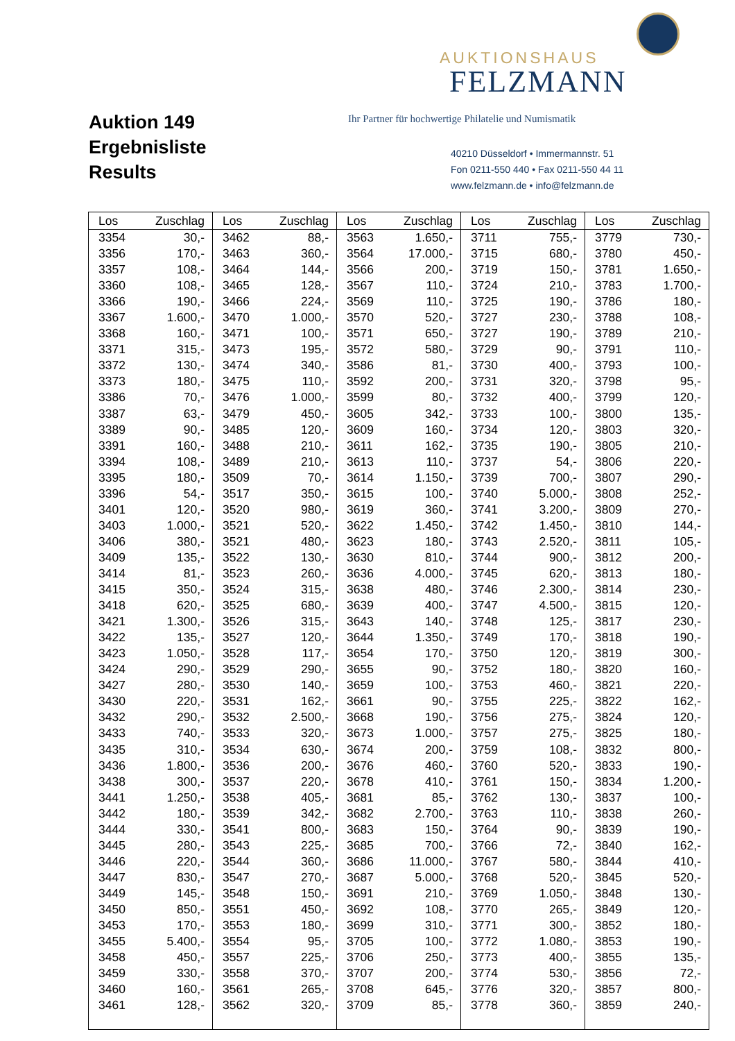Auktion 149
Ergebnisliste
Results
AUKTIONSHAUS
FELZMANN
Ihr Partner für hochwertige Philatelie und Numismatik
40210 Düsseldorf • Immermannstr. 51
Fon 0211-550 440 • Fax 0211-550 44 11
www.felzmann.de • info@felzmann.de
| Los | Zuschlag | Los | Zuschlag | Los | Zuschlag | Los | Zuschlag | Los | Zuschlag |
| --- | --- | --- | --- | --- | --- | --- | --- | --- | --- |
| 3354 | 30,- | 3462 | 88,- | 3563 | 1.650,- | 3711 | 755,- | 3779 | 730,- |
| 3356 | 170,- | 3463 | 360,- | 3564 | 17.000,- | 3715 | 680,- | 3780 | 450,- |
| 3357 | 108,- | 3464 | 144,- | 3566 | 200,- | 3719 | 150,- | 3781 | 1.650,- |
| 3360 | 108,- | 3465 | 128,- | 3567 | 110,- | 3724 | 210,- | 3783 | 1.700,- |
| 3366 | 190,- | 3466 | 224,- | 3569 | 110,- | 3725 | 190,- | 3786 | 180,- |
| 3367 | 1.600,- | 3470 | 1.000,- | 3570 | 520,- | 3727 | 230,- | 3788 | 108,- |
| 3368 | 160,- | 3471 | 100,- | 3571 | 650,- | 3727 | 190,- | 3789 | 210,- |
| 3371 | 315,- | 3473 | 195,- | 3572 | 580,- | 3729 | 90,- | 3791 | 110,- |
| 3372 | 130,- | 3474 | 340,- | 3586 | 81,- | 3730 | 400,- | 3793 | 100,- |
| 3373 | 180,- | 3475 | 110,- | 3592 | 200,- | 3731 | 320,- | 3798 | 95,- |
| 3386 | 70,- | 3476 | 1.000,- | 3599 | 80,- | 3732 | 400,- | 3799 | 120,- |
| 3387 | 63,- | 3479 | 450,- | 3605 | 342,- | 3733 | 100,- | 3800 | 135,- |
| 3389 | 90,- | 3485 | 120,- | 3609 | 160,- | 3734 | 120,- | 3803 | 320,- |
| 3391 | 160,- | 3488 | 210,- | 3611 | 162,- | 3735 | 190,- | 3805 | 210,- |
| 3394 | 108,- | 3489 | 210,- | 3613 | 110,- | 3737 | 54,- | 3806 | 220,- |
| 3395 | 180,- | 3509 | 70,- | 3614 | 1.150,- | 3739 | 700,- | 3807 | 290,- |
| 3396 | 54,- | 3517 | 350,- | 3615 | 100,- | 3740 | 5.000,- | 3808 | 252,- |
| 3401 | 120,- | 3520 | 980,- | 3619 | 360,- | 3741 | 3.200,- | 3809 | 270,- |
| 3403 | 1.000,- | 3521 | 520,- | 3622 | 1.450,- | 3742 | 1.450,- | 3810 | 144,- |
| 3406 | 380,- | 3521 | 480,- | 3623 | 180,- | 3743 | 2.520,- | 3811 | 105,- |
| 3409 | 135,- | 3522 | 130,- | 3630 | 810,- | 3744 | 900,- | 3812 | 200,- |
| 3414 | 81,- | 3523 | 260,- | 3636 | 4.000,- | 3745 | 620,- | 3813 | 180,- |
| 3415 | 350,- | 3524 | 315,- | 3638 | 480,- | 3746 | 2.300,- | 3814 | 230,- |
| 3418 | 620,- | 3525 | 680,- | 3639 | 400,- | 3747 | 4.500,- | 3815 | 120,- |
| 3421 | 1.300,- | 3526 | 315,- | 3643 | 140,- | 3748 | 125,- | 3817 | 230,- |
| 3422 | 135,- | 3527 | 120,- | 3644 | 1.350,- | 3749 | 170,- | 3818 | 190,- |
| 3423 | 1.050,- | 3528 | 117,- | 3654 | 170,- | 3750 | 120,- | 3819 | 300,- |
| 3424 | 290,- | 3529 | 290,- | 3655 | 90,- | 3752 | 180,- | 3820 | 160,- |
| 3427 | 280,- | 3530 | 140,- | 3659 | 100,- | 3753 | 460,- | 3821 | 220,- |
| 3430 | 220,- | 3531 | 162,- | 3661 | 90,- | 3755 | 225,- | 3822 | 162,- |
| 3432 | 290,- | 3532 | 2.500,- | 3668 | 190,- | 3756 | 275,- | 3824 | 120,- |
| 3433 | 740,- | 3533 | 320,- | 3673 | 1.000,- | 3757 | 275,- | 3825 | 180,- |
| 3435 | 310,- | 3534 | 630,- | 3674 | 200,- | 3759 | 108,- | 3832 | 800,- |
| 3436 | 1.800,- | 3536 | 200,- | 3676 | 460,- | 3760 | 520,- | 3833 | 190,- |
| 3438 | 300,- | 3537 | 220,- | 3678 | 410,- | 3761 | 150,- | 3834 | 1.200,- |
| 3441 | 1.250,- | 3538 | 405,- | 3681 | 85,- | 3762 | 130,- | 3837 | 100,- |
| 3442 | 180,- | 3539 | 342,- | 3682 | 2.700,- | 3763 | 110,- | 3838 | 260,- |
| 3444 | 330,- | 3541 | 800,- | 3683 | 150,- | 3764 | 90,- | 3839 | 190,- |
| 3445 | 280,- | 3543 | 225,- | 3685 | 700,- | 3766 | 72,- | 3840 | 162,- |
| 3446 | 220,- | 3544 | 360,- | 3686 | 11.000,- | 3767 | 580,- | 3844 | 410,- |
| 3447 | 830,- | 3547 | 270,- | 3687 | 5.000,- | 3768 | 520,- | 3845 | 520,- |
| 3449 | 145,- | 3548 | 150,- | 3691 | 210,- | 3769 | 1.050,- | 3848 | 130,- |
| 3450 | 850,- | 3551 | 450,- | 3692 | 108,- | 3770 | 265,- | 3849 | 120,- |
| 3453 | 170,- | 3553 | 180,- | 3699 | 310,- | 3771 | 300,- | 3852 | 180,- |
| 3455 | 5.400,- | 3554 | 95,- | 3705 | 100,- | 3772 | 1.080,- | 3853 | 190,- |
| 3458 | 450,- | 3557 | 225,- | 3706 | 250,- | 3773 | 400,- | 3855 | 135,- |
| 3459 | 330,- | 3558 | 370,- | 3707 | 200,- | 3774 | 530,- | 3856 | 72,- |
| 3460 | 160,- | 3561 | 265,- | 3708 | 645,- | 3776 | 320,- | 3857 | 800,- |
| 3461 | 128,- | 3562 | 320,- | 3709 | 85,- | 3778 | 360,- | 3859 | 240,- |